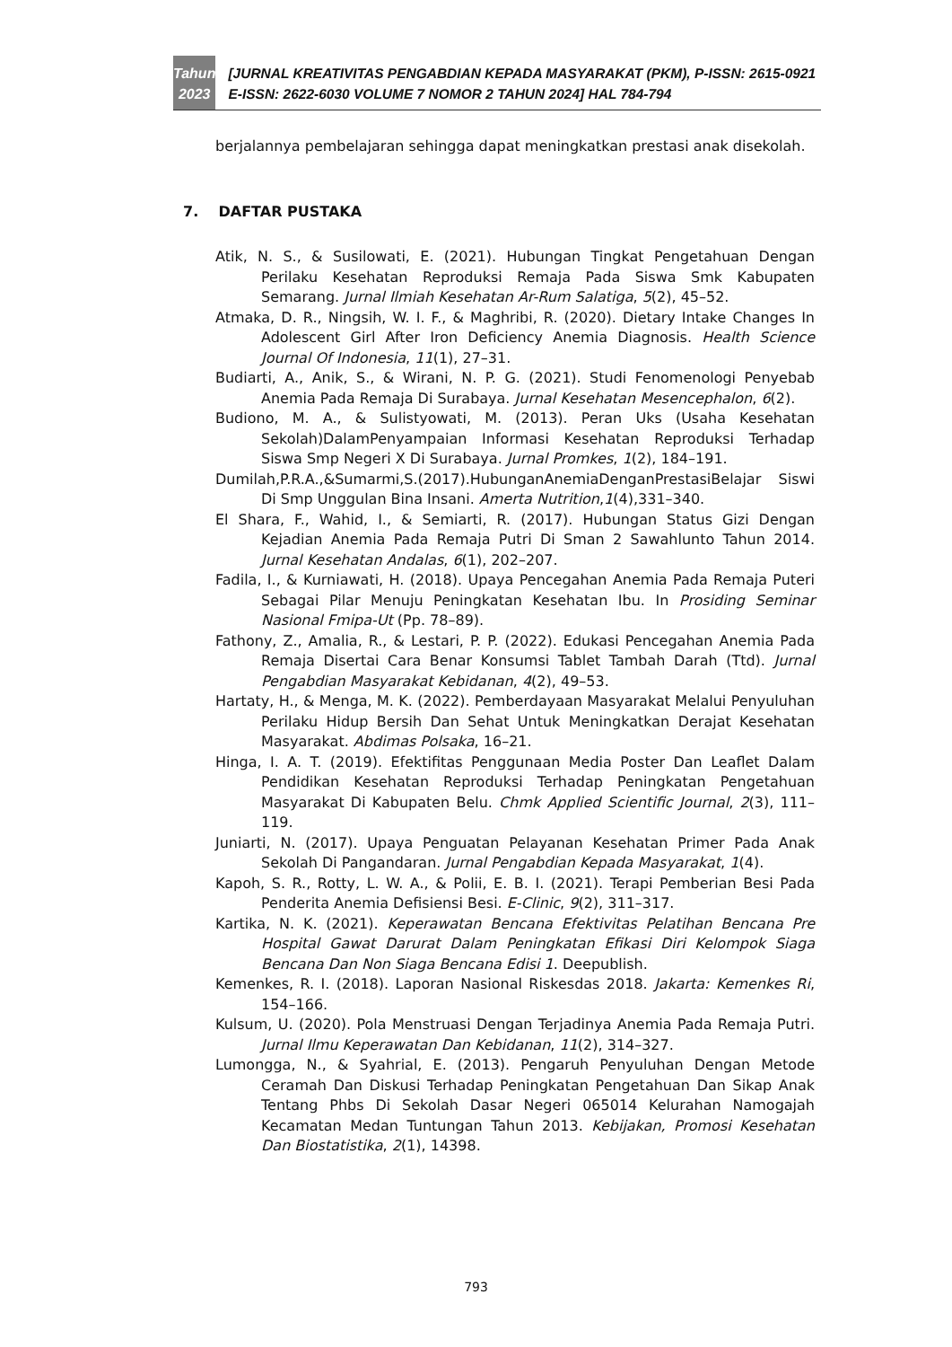Tahun
2023
[JURNAL KREATIVITAS PENGABDIAN KEPADA MASYARAKAT (PKM), P-ISSN: 2615-0921 E-ISSN: 2622-6030 VOLUME 7 NOMOR 2 TAHUN 2024] HAL 784-794
berjalannya pembelajaran sehingga dapat meningkatkan prestasi anak disekolah.
7. DAFTAR PUSTAKA
Atik, N. S., & Susilowati, E. (2021). Hubungan Tingkat Pengetahuan Dengan Perilaku Kesehatan Reproduksi Remaja Pada Siswa Smk Kabupaten Semarang. Jurnal Ilmiah Kesehatan Ar-Rum Salatiga, 5(2), 45–52.
Atmaka, D. R., Ningsih, W. I. F., & Maghribi, R. (2020). Dietary Intake Changes In Adolescent Girl After Iron Deficiency Anemia Diagnosis. Health Science Journal Of Indonesia, 11(1), 27–31.
Budiarti, A., Anik, S., & Wirani, N. P. G. (2021). Studi Fenomenologi Penyebab Anemia Pada Remaja Di Surabaya. Jurnal Kesehatan Mesencephalon, 6(2).
Budiono, M. A., & Sulistyowati, M. (2013). Peran Uks (Usaha Kesehatan Sekolah)DalamPenyampaian Informasi Kesehatan Reproduksi Terhadap Siswa Smp Negeri X Di Surabaya. Jurnal Promkes, 1(2), 184–191.
Dumilah,P.R.A.,&Sumarmi,S.(2017).HubunganAnemiaDenganPrestasiBelajar Siswi Di Smp Unggulan Bina Insani. Amerta Nutrition,1(4),331–340.
El Shara, F., Wahid, I., & Semiarti, R. (2017). Hubungan Status Gizi Dengan Kejadian Anemia Pada Remaja Putri Di Sman 2 Sawahlunto Tahun 2014. Jurnal Kesehatan Andalas, 6(1), 202–207.
Fadila, I., & Kurniawati, H. (2018). Upaya Pencegahan Anemia Pada Remaja Puteri Sebagai Pilar Menuju Peningkatan Kesehatan Ibu. In Prosiding Seminar Nasional Fmipa-Ut (Pp. 78–89).
Fathony, Z., Amalia, R., & Lestari, P. P. (2022). Edukasi Pencegahan Anemia Pada Remaja Disertai Cara Benar Konsumsi Tablet Tambah Darah (Ttd). Jurnal Pengabdian Masyarakat Kebidanan, 4(2), 49–53.
Hartaty, H., & Menga, M. K. (2022). Pemberdayaan Masyarakat Melalui Penyuluhan Perilaku Hidup Bersih Dan Sehat Untuk Meningkatkan Derajat Kesehatan Masyarakat. Abdimas Polsaka, 16–21.
Hinga, I. A. T. (2019). Efektifitas Penggunaan Media Poster Dan Leaflet Dalam Pendidikan Kesehatan Reproduksi Terhadap Peningkatan Pengetahuan Masyarakat Di Kabupaten Belu. Chmk Applied Scientific Journal, 2(3), 111–119.
Juniarti, N. (2017). Upaya Penguatan Pelayanan Kesehatan Primer Pada Anak Sekolah Di Pangandaran. Jurnal Pengabdian Kepada Masyarakat, 1(4).
Kapoh, S. R., Rotty, L. W. A., & Polii, E. B. I. (2021). Terapi Pemberian Besi Pada Penderita Anemia Defisiensi Besi. E-Clinic, 9(2), 311–317.
Kartika, N. K. (2021). Keperawatan Bencana Efektivitas Pelatihan Bencana Pre Hospital Gawat Darurat Dalam Peningkatan Efikasi Diri Kelompok Siaga Bencana Dan Non Siaga Bencana Edisi 1. Deepublish.
Kemenkes, R. I. (2018). Laporan Nasional Riskesdas 2018. Jakarta: Kemenkes Ri, 154–166.
Kulsum, U. (2020). Pola Menstruasi Dengan Terjadinya Anemia Pada Remaja Putri. Jurnal Ilmu Keperawatan Dan Kebidanan, 11(2), 314–327.
Lumongga, N., & Syahrial, E. (2013). Pengaruh Penyuluhan Dengan Metode Ceramah Dan Diskusi Terhadap Peningkatan Pengetahuan Dan Sikap Anak Tentang Phbs Di Sekolah Dasar Negeri 065014 Kelurahan Namogajah Kecamatan Medan Tuntungan Tahun 2013. Kebijakan, Promosi Kesehatan Dan Biostatistika, 2(1), 14398.
793